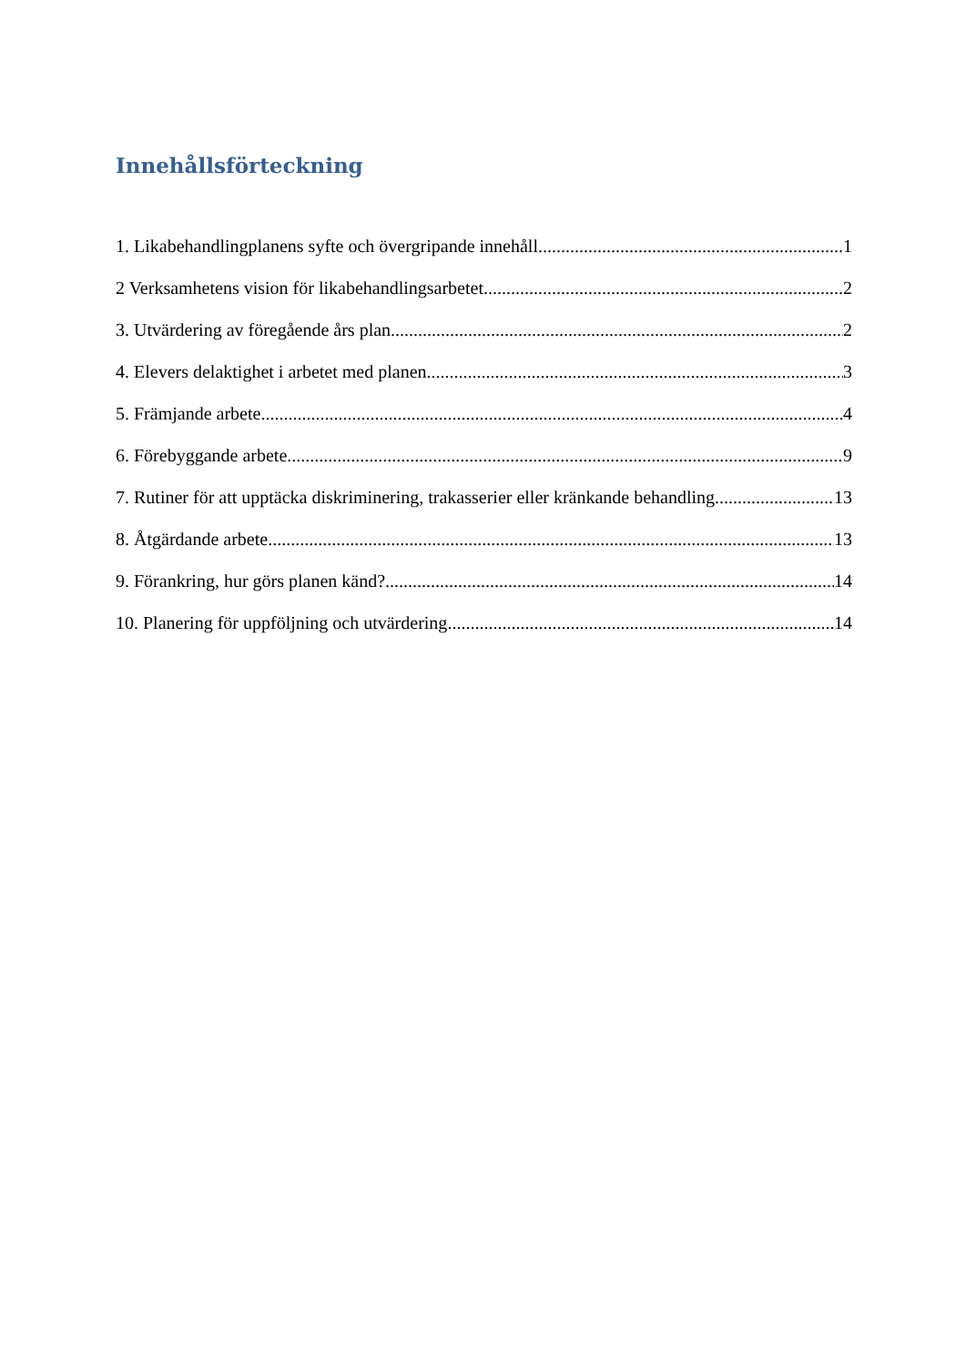Innehållsförteckning
1. Likabehandlingplanens syfte och övergripande innehåll 1
2 Verksamhetens vision för likabehandlingsarbetet 2
3. Utvärdering av föregående års plan 2
4. Elevers delaktighet i arbetet med planen 3
5. Främjande arbete 4
6. Förebyggande arbete 9
7. Rutiner för att upptäcka diskriminering, trakasserier eller kränkande behandling 13
8. Åtgärdande arbete 13
9. Förankring, hur görs planen känd? 14
10. Planering för uppföljning och utvärdering 14